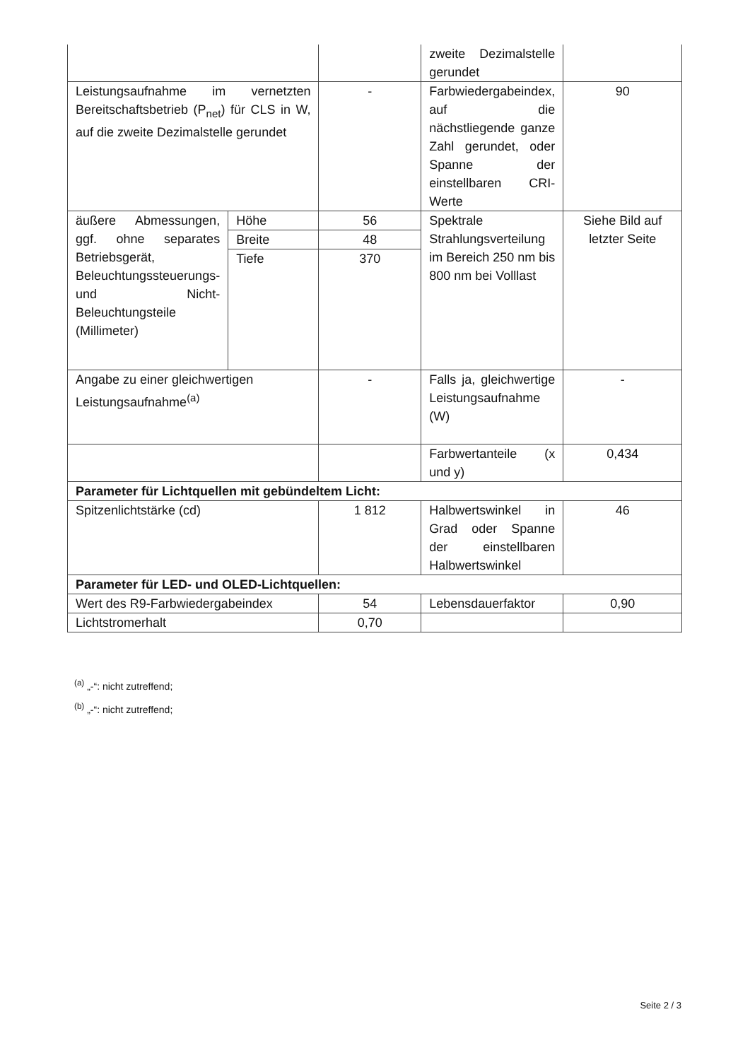| | | | zweite Dezimalstelle gerundet | |
| Leistungsaufnahme im vernetzten Bereitschaftsbetrieb (P<sub>net</sub>) für CLS in W, auf die zweite Dezimalstelle gerundet | | - | Farbwiedergabeindex, auf die nächstliegende ganze Zahl gerundet, oder Spanne der einstellbaren CRI-Werte | 90 |
| äußere Abmessungen, ggf. ohne separates Betriebsgerät, Beleuchtungssteuerungs- und Nicht-Beleuchtungsteile (Millimeter) | Höhe | 56 | Spektrale Strahlungsverteilung im Bereich 250 nm bis 800 nm bei Volllast | Siehe Bild auf letzter Seite |
| | Breite | 48 | | |
| | Tiefe | 370 | | |
| Angabe zu einer gleichwertigen Leistungsaufnahme<sup>(a)</sup> | | - | Falls ja, gleichwertige Leistungsaufnahme (W) | - |
| | | | Farbwertanteile (x und y) | 0,434 |
| Parameter für Lichtquellen mit gebündeltem Licht: | | | | |
| Spitzenlichtstärke (cd) | | 1 812 | Halbwertswinkel in Grad oder Spanne der einstellbaren Halbwertswinkel | 46 |
| Parameter für LED- und OLED-Lichtquellen: | | | | |
| Wert des R9-Farbwiedergabeindex | | 54 | Lebensdauerfaktor | 0,90 |
| Lichtstromerhalt | | 0,70 | | |
<sup>(a)</sup> „-“: nicht zutreffend;
<sup>(b)</sup> „-“: nicht zutreffend;
Seite 2 / 3